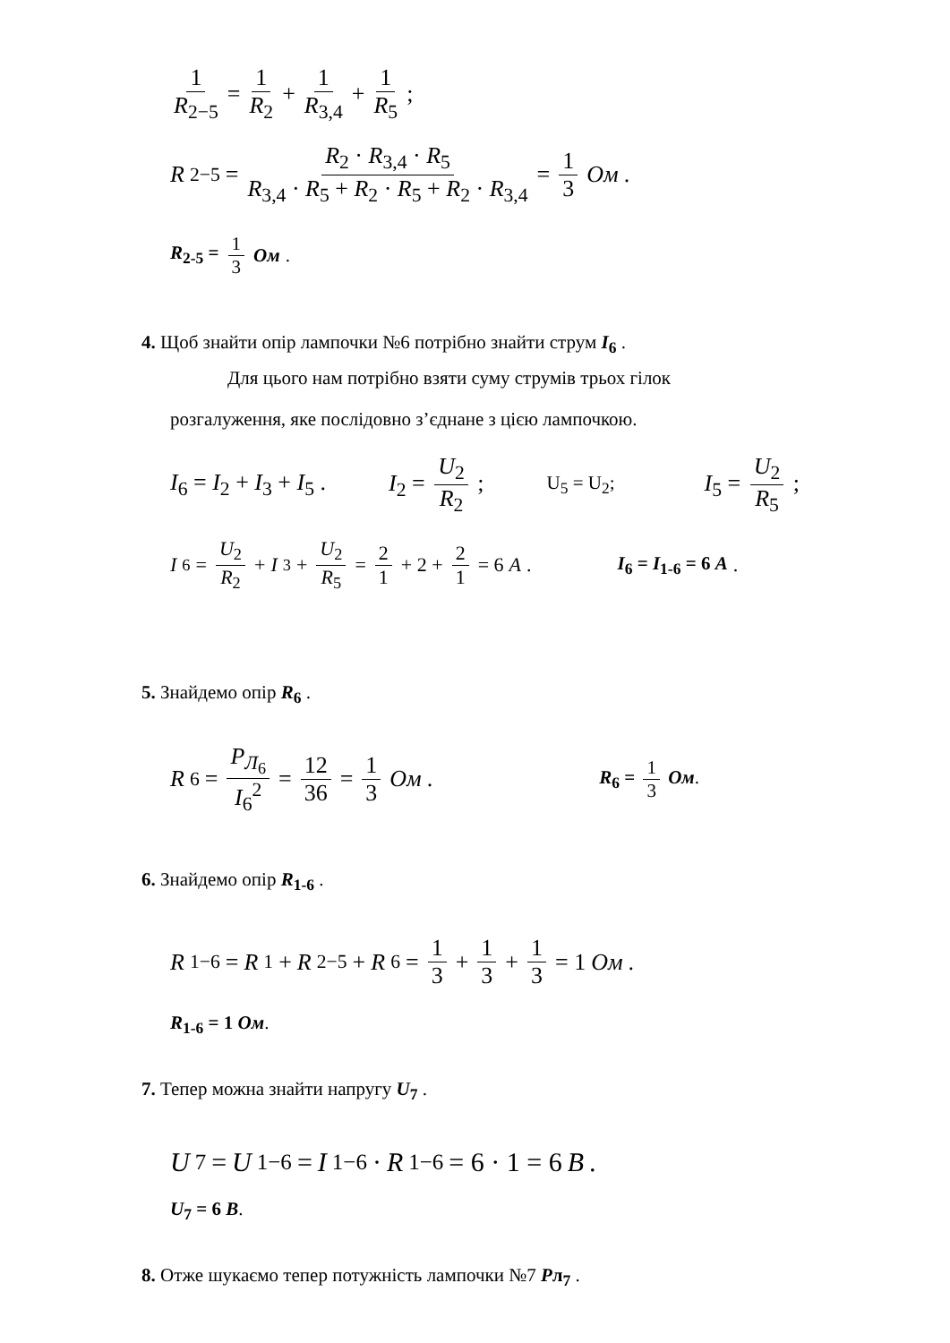1 R<sub>2−5</sub> = 1 R<sub>2</sub> + 1 R<sub>3,4</sub> + 1 R<sub>5</sub> ;
R<sub>2−5</sub> = R<sub>2</sub> · R<sub>3,4</sub> · R<sub>5</sub> R<sub>3,4</sub> · R<sub>5</sub> + R<sub>2</sub> · R<sub>5</sub> + R<sub>2</sub> · R<sub>3,4</sub> = 1 3 Ом .
R<sub>2-5</sub> = 1 3 Ом.
4. Щоб знайти опір лампочки №6 потрібно знайти струм I<sub>6</sub> .
Для цього нам потрібно взяти суму струмів трьох гілок
розгалуження, яке послідовно з’єднане з цією лампочкою.
I<sub>6</sub> = I<sub>2</sub> + I<sub>3</sub> + I<sub>5</sub> . I<sub>2</sub> = U<sub>2</sub> R<sub>2</sub> ; U<sub>5</sub> = U<sub>2</sub>; I<sub>5</sub> = U<sub>2</sub> R<sub>5</sub> ;
I<sub>6</sub> = U<sub>2</sub> R<sub>2</sub> + I<sub>3</sub> + U<sub>2</sub> R<sub>5</sub> = 2 1 + 2 + 2 1 = 6 A . I<sub>6</sub> = I<sub>1-6</sub> = 6 A.
5. Знайдемо опір R<sub>6</sub> .
R<sub>6</sub> = P<sub>Л<sub>6</sub></sub> I<sub>6</sub><sup>2</sup> = 12 36 = 1 3 Ом . R<sub>6</sub> = 1 3 Ом.
6. Знайдемо опір R<sub>1-6</sub> .
R<sub>1−6</sub> = R<sub>1</sub> + R<sub>2−5</sub> + R<sub>6</sub> = 1 3 + 1 3 + 1 3 = 1 Ом .
R<sub>1-6</sub> = 1 Ом.
7. Тепер можна знайти напругу U<sub>7</sub> .
U<sub>7</sub> = U<sub>1−6</sub> = I<sub>1−6</sub> · R<sub>1−6</sub> = 6 · 1 = 6 B .
U<sub>7</sub> = 6 B.
8. Отже шукаємо тепер потужність лампочки №7 Pл<sub>7</sub> .